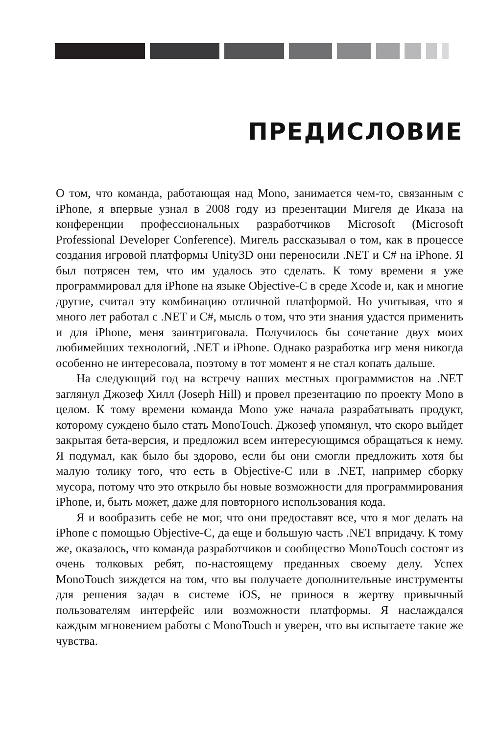ПРЕДИСЛОВИЕ
О том, что команда, работающая над Mono, занимается чем-то, связанным с iPhone, я впервые узнал в 2008 году из презентации Мигеля де Иказа на конференции профессиональных разработчиков Microsoft (Microsoft Professional Developer Conference). Мигель рассказывал о том, как в процессе создания игровой платформы Unity3D они переносили .NET и C# на iPhone. Я был потрясен тем, что им удалось это сделать. К тому времени я уже программировал для iPhone на языке Objective-C в среде Xcode и, как и многие другие, считал эту комбинацию отличной платформой. Но учитывая, что я много лет работал с .NET и C#, мысль о том, что эти знания удастся применить и для iPhone, меня заинтриговала. Получилось бы сочетание двух моих любимейших технологий, .NET и iPhone. Однако разработка игр меня никогда особенно не интересовала, поэтому в тот момент я не стал копать дальше.
На следующий год на встречу наших местных программистов на .NET заглянул Джозеф Хилл (Joseph Hill) и провел презентацию по проекту Mono в целом. К тому времени команда Mono уже начала разрабатывать продукт, которому суждено было стать MonoTouch. Джозеф упомянул, что скоро выйдет закрытая бета-версия, и предложил всем интересующимся обращаться к нему. Я подумал, как было бы здорово, если бы они смогли предложить хотя бы малую толику того, что есть в Objective-C или в .NET, например сборку мусора, потому что это открыло бы новые возможности для программирования iPhone, и, быть может, даже для повторного использования кода.
Я и вообразить себе не мог, что они предоставят все, что я мог делать на iPhone с помощью Objective-C, да еще и большую часть .NET впридачу. К тому же, оказалось, что команда разработчиков и сообщество MonoTouch состоят из очень толковых ребят, по-настоящему преданных своему делу. Успех MonoTouch зиждется на том, что вы получаете дополнительные инструменты для решения задач в системе iOS, не принося в жертву привычный пользователям интерфейс или возможности платформы. Я наслаждался каждым мгновением работы с MonoTouch и уверен, что вы испытаете такие же чувства.